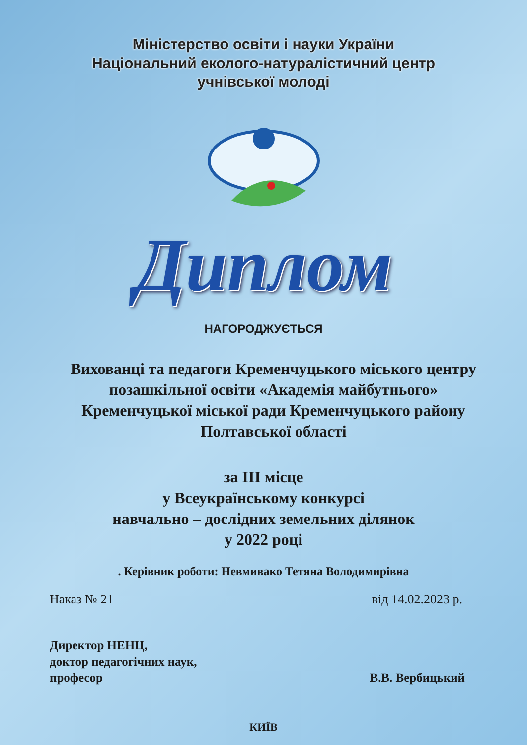Міністерство освіти і науки України
Національний еколого-натуралістичний центр
учнівської молоді
Диплом
НАГОРОДЖУЄТЬСЯ
Вихованці та педагоги Кременчуцького міського центру позашкільної освіти «Академія майбутнього» Кременчуцької міської ради Кременчуцького району Полтавської області
за ІІІ місце
у Всеукраїнському конкурсі
навчально – дослідних земельних ділянок
у 2022 році
. Керівник роботи: Невмивако Тетяна Володимирівна
Наказ № 21 від 14.02.2023 р.
Директор НЕНЦ,
доктор педагогічних наук,
професор
В.В. Вербицький
КИЇВ